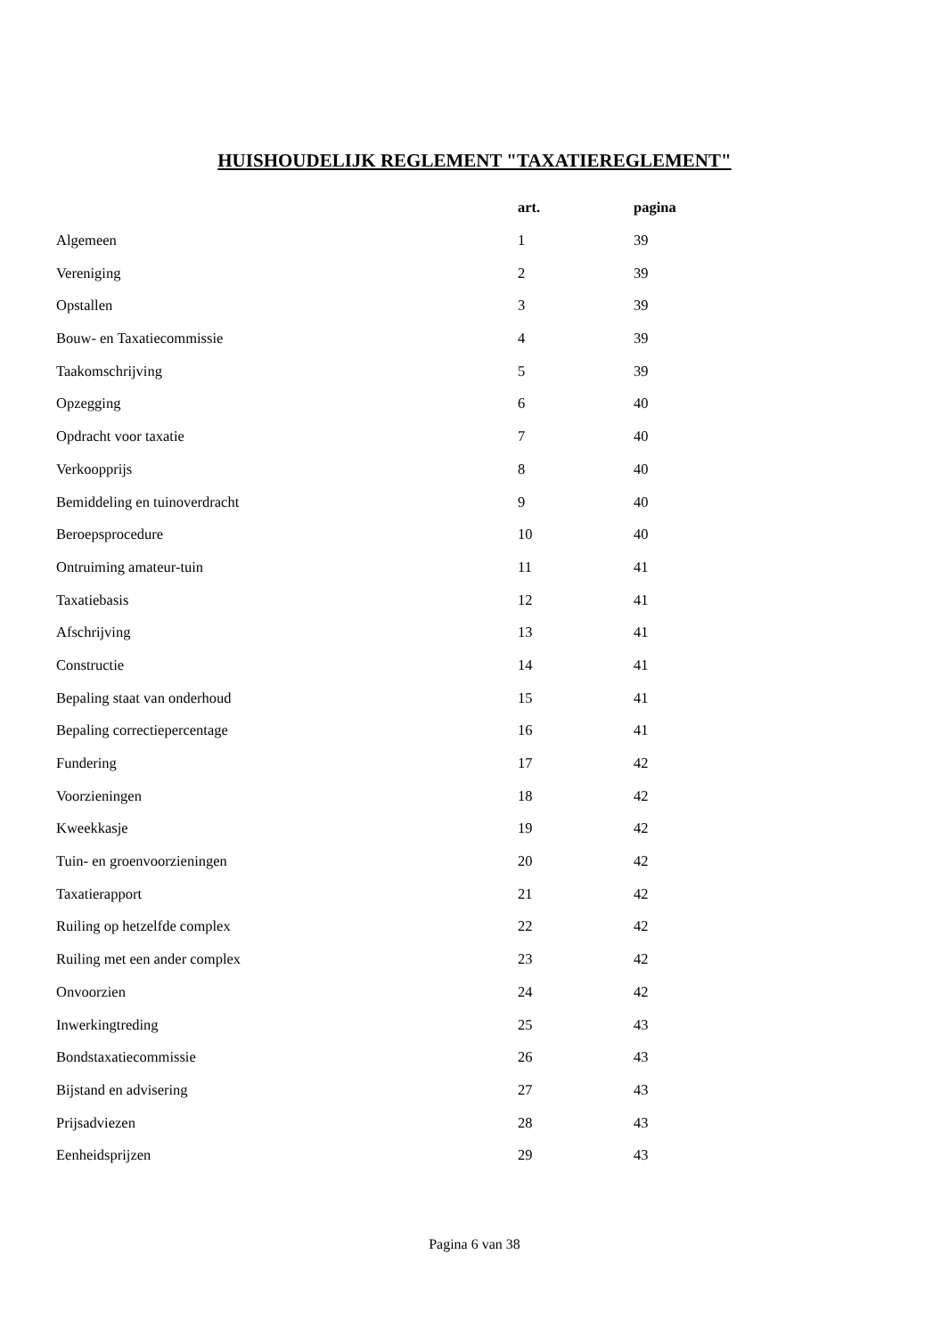HUISHOUDELIJK REGLEMENT "TAXATIEREGLEMENT"
| | art. | pagina |
| --- | --- | --- |
| Algemeen | 1 | 39 |
| Vereniging | 2 | 39 |
| Opstallen | 3 | 39 |
| Bouw- en Taxatiecommissie | 4 | 39 |
| Taakomschrijving | 5 | 39 |
| Opzegging | 6 | 40 |
| Opdracht voor taxatie | 7 | 40 |
| Verkoopprijs | 8 | 40 |
| Bemiddeling en tuinoverdracht | 9 | 40 |
| Beroepsprocedure | 10 | 40 |
| Ontruiming amateur-tuin | 11 | 41 |
| Taxatiebasis | 12 | 41 |
| Afschrijving | 13 | 41 |
| Constructie | 14 | 41 |
| Bepaling staat van onderhoud | 15 | 41 |
| Bepaling correctiepercentage | 16 | 41 |
| Fundering | 17 | 42 |
| Voorzieningen | 18 | 42 |
| Kweekkasje | 19 | 42 |
| Tuin- en groenvoorzieningen | 20 | 42 |
| Taxatierapport | 21 | 42 |
| Ruiling op hetzelfde complex | 22 | 42 |
| Ruiling met een ander complex | 23 | 42 |
| Onvoorzien | 24 | 42 |
| Inwerkingtreding | 25 | 43 |
| Bondstaxatiecommissie | 26 | 43 |
| Bijstand en advisering | 27 | 43 |
| Prijsadviezen | 28 | 43 |
| Eenheidsprijzen | 29 | 43 |
Pagina 6 van 38